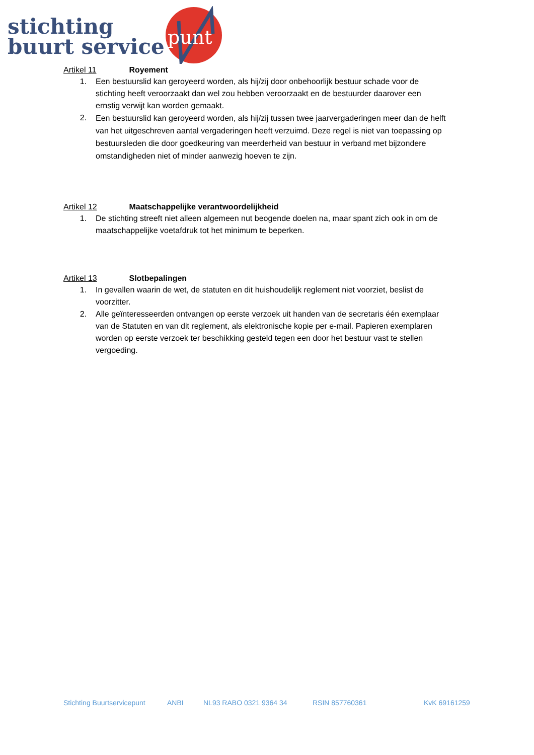stichting
buurt service
punt
Artikel 11 Royement
1. Een bestuurslid kan geroyeerd worden, als hij/zij door onbehoorlijk bestuur schade voor de stichting heeft veroorzaakt dan wel zou hebben veroorzaakt en de bestuurder daarover een ernstig verwijt kan worden gemaakt.
2. Een bestuurslid kan geroyeerd worden, als hij/zij tussen twee jaarvergaderingen meer dan de helft van het uitgeschreven aantal vergaderingen heeft verzuimd. Deze regel is niet van toepassing op bestuursleden die door goedkeuring van meerderheid van bestuur in verband met bijzondere omstandigheden niet of minder aanwezig hoeven te zijn.
Artikel 12 Maatschappelijke verantwoordelijkheid
1. De stichting streeft niet alleen algemeen nut beogende doelen na, maar spant zich ook in om de maatschappelijke voetafdruk tot het minimum te beperken.
Artikel 13 Slotbepalingen
1. In gevallen waarin de wet, de statuten en dit huishoudelijk reglement niet voorziet, beslist de voorzitter.
2. Alle geïnteresseerden ontvangen op eerste verzoek uit handen van de secretaris één exemplaar van de Statuten en van dit reglement, als elektronische kopie per e-mail. Papieren exemplaren worden op eerste verzoek ter beschikking gesteld tegen een door het bestuur vast te stellen vergoeding.
Stichting Buurtservicepunt ANBI NL93 RABO 0321 9364 34 RSIN 857760361 KvK 69161259